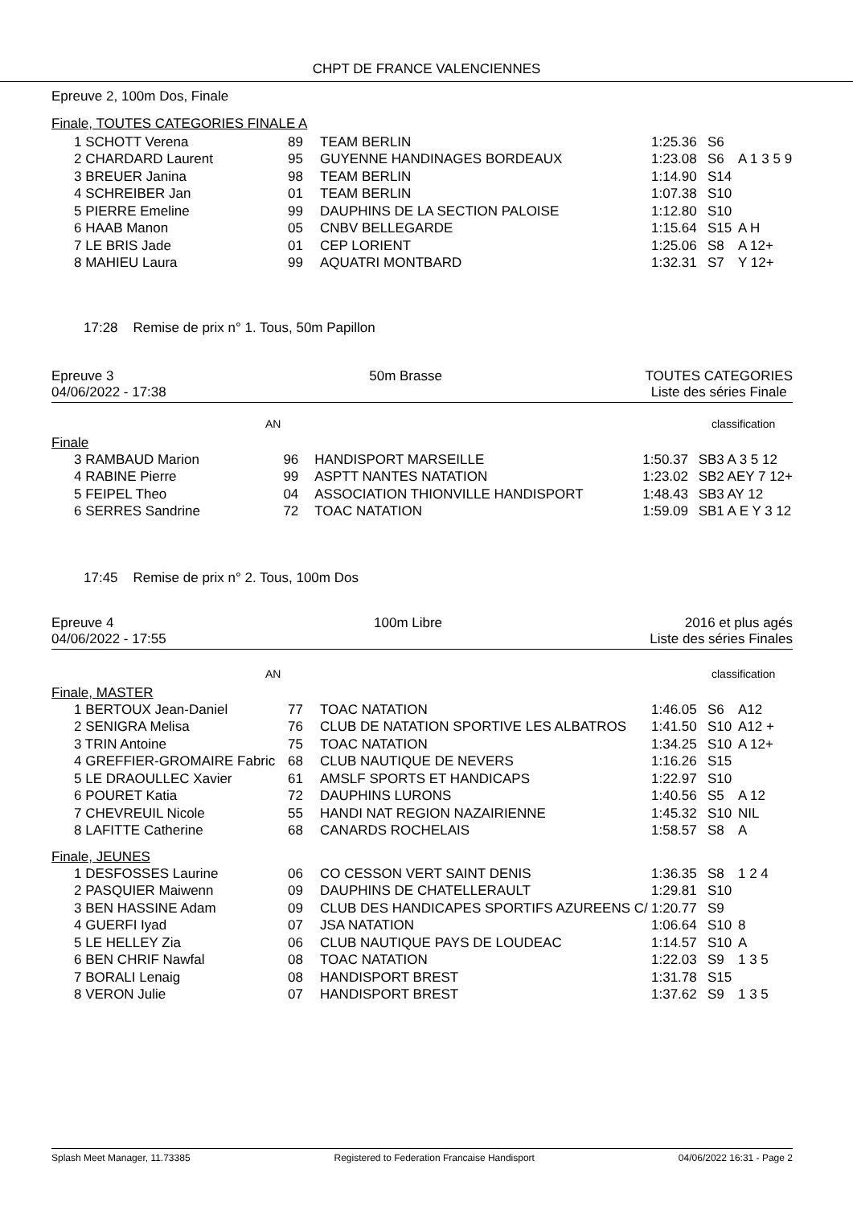CHPT DE FRANCE VALENCIENNES
Epreuve 2, 100m Dos, Finale
Finale, TOUTES CATEGORIES FINALE A
| 1 SCHOTT Verena | 89 | TEAM BERLIN | 1:25.36 | S6 | |
| 2 CHARDARD Laurent | 95 | GUYENNE HANDINAGES BORDEAUX | 1:23.08 | S6 | A 1 3 5 9 |
| 3 BREUER Janina | 98 | TEAM BERLIN | 1:14.90 | S14 | |
| 4 SCHREIBER Jan | 01 | TEAM BERLIN | 1:07.38 | S10 | |
| 5 PIERRE Emeline | 99 | DAUPHINS DE LA SECTION PALOISE | 1:12.80 | S10 | |
| 6 HAAB Manon | 05 | CNBV BELLEGARDE | 1:15.64 | S15 | A H |
| 7 LE BRIS Jade | 01 | CEP LORIENT | 1:25.06 | S8 | A 12+ |
| 8 MAHIEU Laura | 99 | AQUATRI MONTBARD | 1:32.31 | S7 | Y 12+ |
17:28 Remise de prix n° 1. Tous, 50m Papillon
Epreuve 3
04/06/2022 - 17:38
50m Brasse TOUTES CATEGORIES
Liste des séries Finale
AN classification
Finale
| 3 RAMBAUD Marion | 96 | HANDISPORT MARSEILLE | 1:50.37 | SB3 A 3 5 12 |
| 4 RABINE Pierre | 99 | ASPTT NANTES NATATION | 1:23.02 | SB2 AEY 7 12+ |
| 5 FEIPEL Theo | 04 | ASSOCIATION THIONVILLE HANDISPORT | 1:48.43 | SB3 AY 12 |
| 6 SERRES Sandrine | 72 | TOAC NATATION | 1:59.09 | SB1 A E Y 3 12 |
17:45 Remise de prix n° 2. Tous, 100m Dos
Epreuve 4
04/06/2022 - 17:55
100m Libre 2016 et plus agés
Liste des séries Finales
AN classification
Finale, MASTER
| 1 BERTOUX Jean-Daniel | 77 | TOAC NATATION | 1:46.05 | S6 | A12 |
| 2 SENIGRA Melisa | 76 | CLUB DE NATATION SPORTIVE LES ALBATROS | 1:41.50 | S10 | A12 + |
| 3 TRIN Antoine | 75 | TOAC NATATION | 1:34.25 | S10 | A 12+ |
| 4 GREFFIER-GROMAIRE Fabric | 68 | CLUB NAUTIQUE DE NEVERS | 1:16.26 | S15 | |
| 5 LE DRAOULLEC Xavier | 61 | AMSLF SPORTS ET HANDICAPS | 1:22.97 | S10 | |
| 6 POURET Katia | 72 | DAUPHINS LURONS | 1:40.56 | S5 | A 12 |
| 7 CHEVREUIL Nicole | 55 | HANDI NAT REGION NAZAIRIENNE | 1:45.32 | S10 | NIL |
| 8 LAFITTE Catherine | 68 | CANARDS ROCHELAIS | 1:58.57 | S8 | A |
Finale, JEUNES
| 1 DESFOSSES Laurine | 06 | CO CESSON VERT SAINT DENIS | 1:36.35 | S8 | 1 2 4 |
| 2 PASQUIER Maiwenn | 09 | DAUPHINS DE CHATELLERAULT | 1:29.81 | S10 | |
| 3 BEN HASSINE Adam | 09 | CLUB DES HANDICAPES SPORTIFS AZUREENS C/ | 1:20.77 | S9 | |
| 4 GUERFI Iyad | 07 | JSA NATATION | 1:06.64 | S10 | 8 |
| 5 LE HELLEY Zia | 06 | CLUB NAUTIQUE PAYS DE LOUDEAC | 1:14.57 | S10 | A |
| 6 BEN CHRIF Nawfal | 08 | TOAC NATATION | 1:22.03 | S9 | 1 3 5 |
| 7 BORALI Lenaig | 08 | HANDISPORT BREST | 1:31.78 | S15 | |
| 8 VERON Julie | 07 | HANDISPORT BREST | 1:37.62 | S9 | 1 3 5 |
Splash Meet Manager, 11.73385 Registered to Federation Francaise Handisport 04/06/2022 16:31 - Page 2